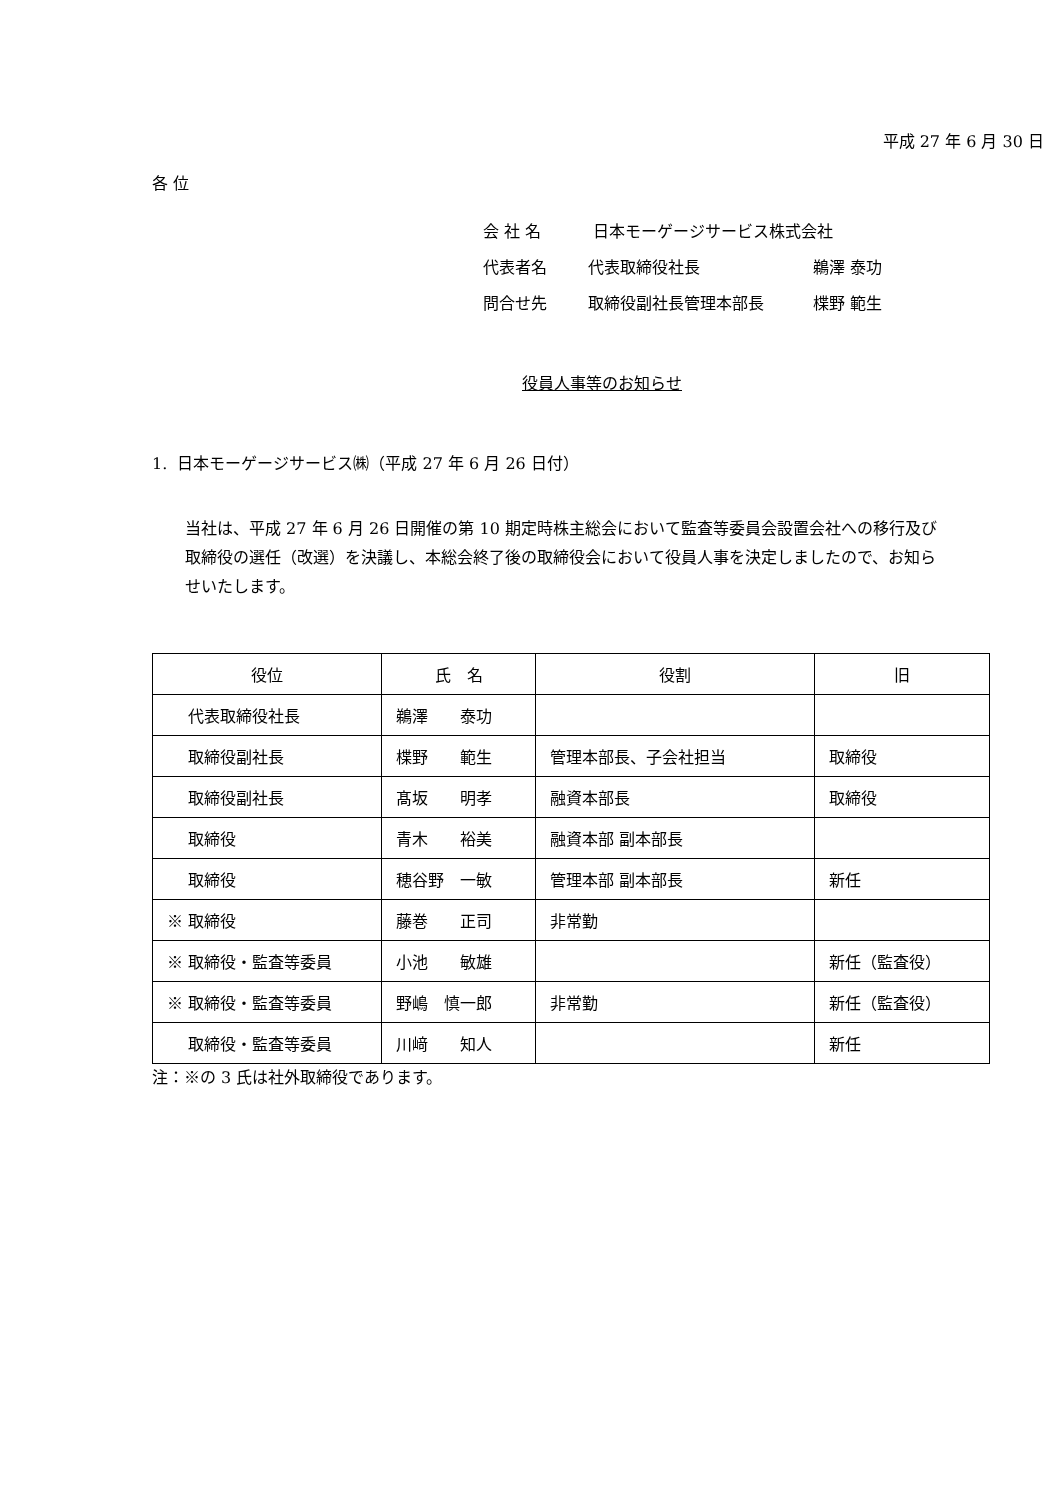平成 27 年 6 月 30 日
各 位
会 社 名 日本モーゲージサービス株式会社
代表者名 代表取締役社長 鵜澤 泰功
問合せ先 取締役副社長管理本部長 楪野 範生
役員人事等のお知らせ
1. 日本モーゲージサービス㈱（平成 27 年 6 月 26 日付）
当社は、平成 27 年 6 月 26 日開催の第 10 期定時株主総会において監査等委員会設置会社への移行及び取締役の選任（改選）を決議し、本総会終了後の取締役会において役員人事を決定しましたので、お知らせいたします。
| 役位 | 氏 名 | 役割 | 旧 |
| --- | --- | --- | --- |
| 代表取締役社長 | 鵜澤 泰功 | | |
| 取締役副社長 | 楪野 範生 | 管理本部長、子会社担当 | 取締役 |
| 取締役副社長 | 髙坂 明孝 | 融資本部長 | 取締役 |
| 取締役 | 青木 裕美 | 融資本部 副本部長 | |
| 取締役 | 穂谷野 一敏 | 管理本部 副本部長 | 新任 |
| ※ 取締役 | 藤巻 正司 | 非常勤 | |
| ※ 取締役・監査等委員 | 小池 敏雄 | | 新任（監査役） |
| ※ 取締役・監査等委員 | 野嶋 慎一郎 | 非常勤 | 新任（監査役） |
| 取締役・監査等委員 | 川﨑 知人 | | 新任 |
注：※の 3 氏は社外取締役であります。